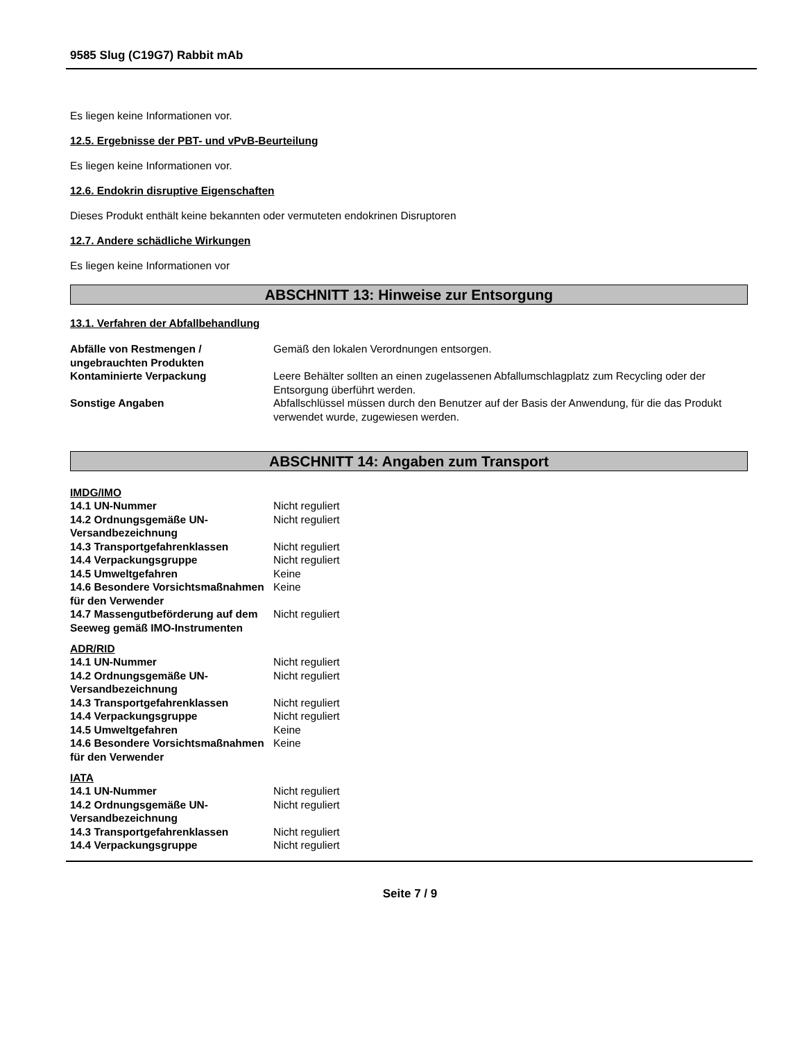9585 Slug (C19G7) Rabbit mAb
Es liegen keine Informationen vor.
12.5. Ergebnisse der PBT- und vPvB-Beurteilung
Es liegen keine Informationen vor.
12.6. Endokrin disruptive Eigenschaften
Dieses Produkt enthält keine bekannten oder vermuteten endokrinen Disruptoren
12.7. Andere schädliche Wirkungen
Es liegen keine Informationen vor
ABSCHNITT 13: Hinweise zur Entsorgung
13.1. Verfahren der Abfallbehandlung
| Abfälle von Restmengen / ungebrauchten Produkten | Gemäß den lokalen Verordnungen entsorgen. |
| Kontaminierte Verpackung | Leere Behälter sollten an einen zugelassenen Abfallumschlagplatz zum Recycling oder der Entsorgung überführt werden. |
| Sonstige Angaben | Abfallschlüssel müssen durch den Benutzer auf der Basis der Anwendung, für die das Produkt verwendet wurde, zugewiesen werden. |
ABSCHNITT 14: Angaben zum Transport
IMDG/IMO
| 14.1 UN-Nummer | Nicht reguliert |
| 14.2 Ordnungsgemäße UN-Versandbezeichnung | Nicht reguliert |
| 14.3 Transportgefahrenklassen | Nicht reguliert |
| 14.4 Verpackungsgruppe | Nicht reguliert |
| 14.5 Umweltgefahren | Keine |
| 14.6 Besondere Vorsichtsmaßnahmen für den Verwender | Keine |
| 14.7 Massengutbeförderung auf dem Seeweg gemäß IMO-Instrumenten | Nicht reguliert |
ADR/RID
| 14.1 UN-Nummer | Nicht reguliert |
| 14.2 Ordnungsgemäße UN-Versandbezeichnung | Nicht reguliert |
| 14.3 Transportgefahrenklassen | Nicht reguliert |
| 14.4 Verpackungsgruppe | Nicht reguliert |
| 14.5 Umweltgefahren | Keine |
| 14.6 Besondere Vorsichtsmaßnahmen für den Verwender | Keine |
IATA
| 14.1 UN-Nummer | Nicht reguliert |
| 14.2 Ordnungsgemäße UN-Versandbezeichnung | Nicht reguliert |
| 14.3 Transportgefahrenklassen | Nicht reguliert |
| 14.4 Verpackungsgruppe | Nicht reguliert |
Seite 7 / 9